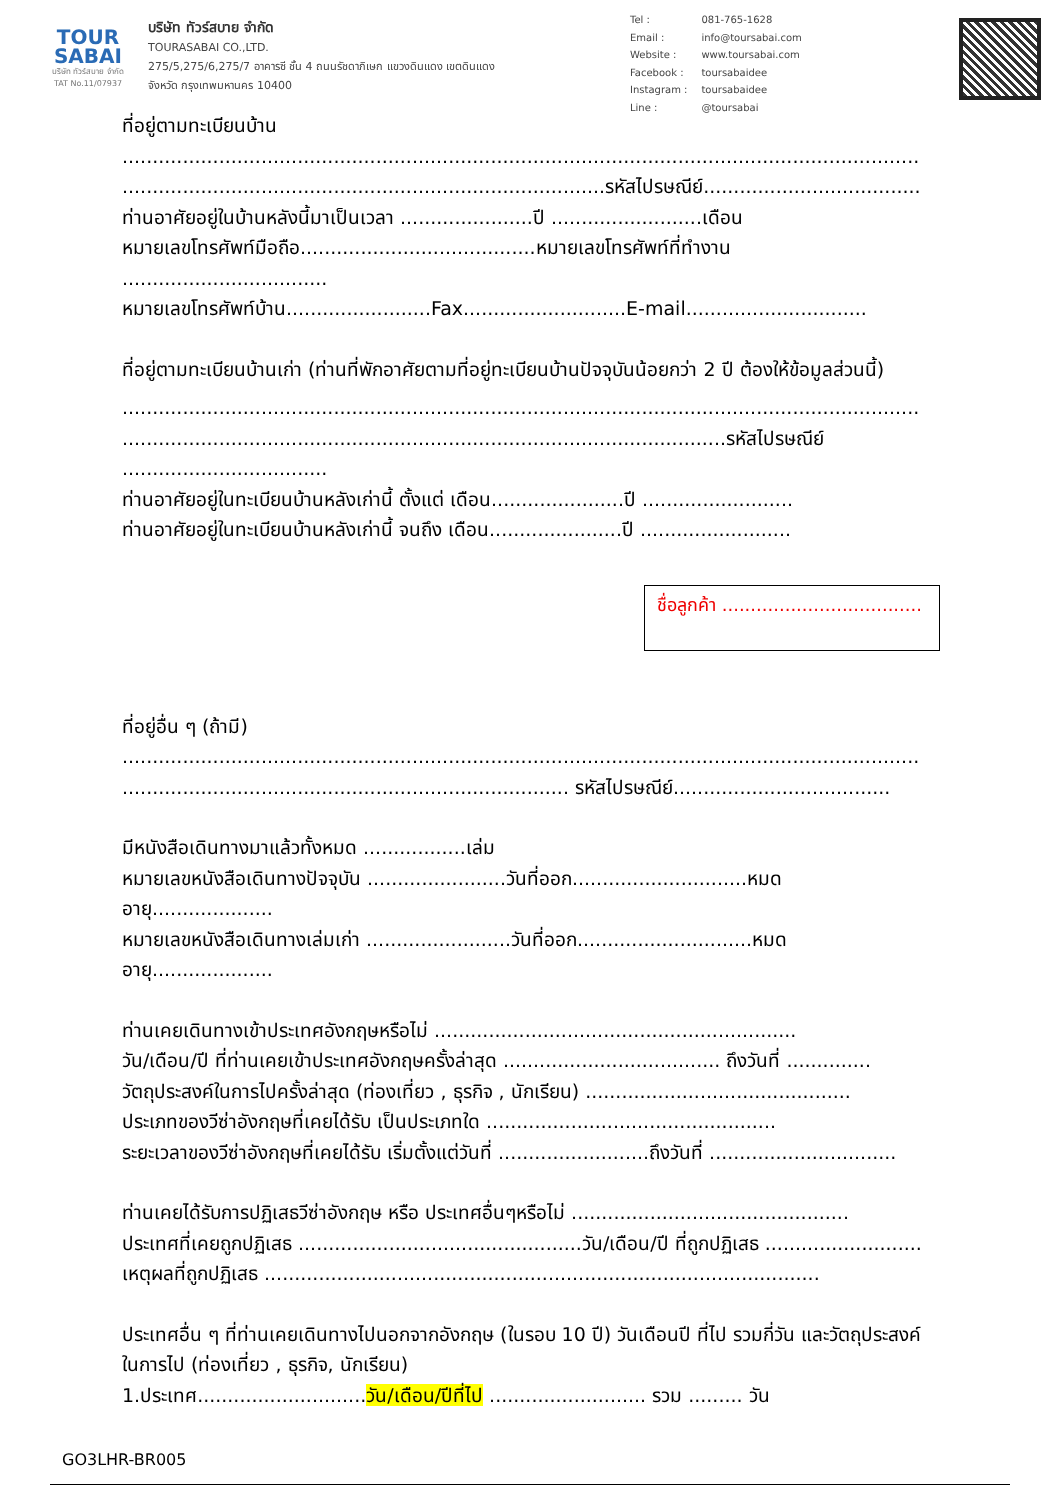TOUR
SABAI
บริษัท ทัวร์สบาย จำกัด
TAT No.11/07937
บริษัท ทัวร์สบาย จำกัด
TOURASABAI CO.,LTD.
275/5,275/6,275/7 อาคารซี ชั้น 4 ถนนรัชดาภิเษก แขวงดินแดง เขตดินแดง
จังหวัด กรุงเทพมหานคร 10400
| Tel : | 081-765-1628 |
| Email : | info@toursabai.com |
| Website : | www.toursabai.com |
| Facebook : | toursabaidee |
| Instagram : | toursabaidee |
| Line : | @toursabai |
ที่อยู่ตามทะเบียนบ้าน
....................................................................................................................................
................................................................................รหัสไปรษณีย์....................................
ท่านอาศัยอยู่ในบ้านหลังนี้มาเป็นเวลา ......................ปี .........................เดือน
หมายเลขโทรศัพท์มือถือ.......................................หมายเลขโทรศัพท์ที่ทำงาน
..................................
หมายเลขโทรศัพท์บ้าน........................Fax...........................E-mail..............................
ที่อยู่ตามทะเบียนบ้านเก่า (ท่านที่พักอาศัยตามที่อยู่ทะเบียนบ้านปัจจุบันน้อยกว่า 2 ปี ต้องให้ข้อมูลส่วนนี้)
....................................................................................................................................
....................................................................................................รหัสไปรษณีย์
..................................
ท่านอาศัยอยู่ในทะเบียนบ้านหลังเก่านี้ ตั้งแต่ เดือน......................ปี .........................
ท่านอาศัยอยู่ในทะเบียนบ้านหลังเก่านี้ จนถึง เดือน......................ปี .........................
ชื่อลูกค้า ...................................
ที่อยู่อื่น ๆ (ถ้ามี)
....................................................................................................................................
.......................................................................... รหัสไปรษณีย์....................................
มีหนังสือเดินทางมาแล้วทั้งหมด .................เล่ม
หมายเลขหนังสือเดินทางปัจจุบัน .......................วันที่ออก.............................หมดอายุ....................
หมายเลขหนังสือเดินทางเล่มเก่า ........................วันที่ออก.............................หมดอายุ....................
ท่านเคยเดินทางเข้าประเทศอังกฤษหรือไม่ ............................................................
วัน/เดือน/ปี ที่ท่านเคยเข้าประเทศอังกฤษครั้งล่าสุด .................................... ถึงวันที่ ..............
วัตถุประสงค์ในการไปครั้งล่าสุด (ท่องเที่ยว , ธุรกิจ , นักเรียน) ............................................
ประเภทของวีซ่าอังกฤษที่เคยได้รับ เป็นประเภทใด ................................................
ระยะเวลาของวีซ่าอังกฤษที่เคยได้รับ เริ่มตั้งแต่วันที่ .........................ถึงวันที่ ...............................
ท่านเคยได้รับการปฏิเสธวีซ่าอังกฤษ หรือ ประเทศอื่นๆหรือไม่ ..............................................
ประเทศที่เคยถูกปฏิเสธ ...............................................วัน/เดือน/ปี ที่ถูกปฏิเสธ ..........................
เหตุผลที่ถูกปฏิเสธ ............................................................................................
ประเทศอื่น ๆ ที่ท่านเคยเดินทางไปนอกจากอังกฤษ (ในรอบ 10 ปี) วันเดือนปี ที่ไป รวมกี่วัน และวัตถุประสงค์ในการไป (ท่องเที่ยว , ธุรกิจ, นักเรียน)
1.ประเทศ............................วัน/เดือน/ปีที่ไป .......................... รวม ......... วัน
GO3LHR-BR005